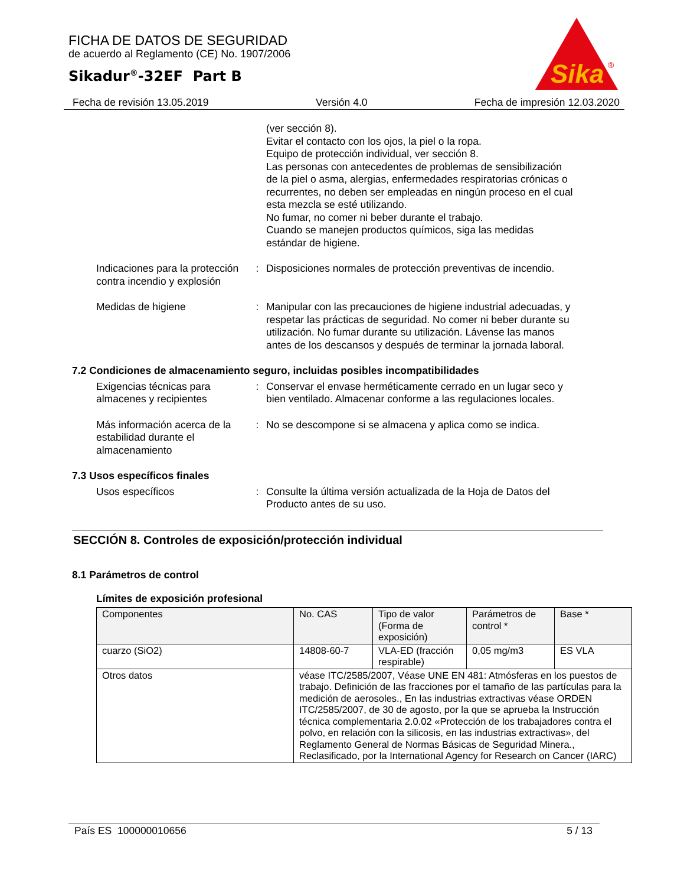FICHA DE DATOS DE SEGURIDAD
de acuerdo al Reglamento (CE) No. 1907/2006
Sikadur<sup>®</sup>-32EF Part B
Sika
®
Fecha de revisión 13.05.2019 Versión 4.0 Fecha de impresión 12.03.2020
(ver sección 8).
Evitar el contacto con los ojos, la piel o la ropa.
Equipo de protección individual, ver sección 8.
Las personas con antecedentes de problemas de sensibilización de la piel o asma, alergias, enfermedades respiratorias crónicas o recurrentes, no deben ser empleadas en ningún proceso en el cual esta mezcla se esté utilizando.
No fumar, no comer ni beber durante el trabajo.
Cuando se manejen productos químicos, siga las medidas estándar de higiene.
Indicaciones para la protección contra incendio y explosión
: Disposiciones normales de protección preventivas de incendio.
Medidas de higiene : Manipular con las precauciones de higiene industrial adecuadas, y respetar las prácticas de seguridad. No comer ni beber durante su utilización. No fumar durante su utilización. Lávense las manos antes de los descansos y después de terminar la jornada laboral.
7.2 Condiciones de almacenamiento seguro, incluidas posibles incompatibilidades
Exigencias técnicas para almacenes y recipientes
: Conservar el envase herméticamente cerrado en un lugar seco y bien ventilado. Almacenar conforme a las regulaciones locales.
Más información acerca de la estabilidad durante el almacenamiento
: No se descompone si se almacena y aplica como se indica.
7.3 Usos específicos finales
Usos específicos : Consulte la última versión actualizada de la Hoja de Datos del Producto antes de su uso.
SECCIÓN 8. Controles de exposición/protección individual
8.1 Parámetros de control
Límites de exposición profesional
| Componentes | No. CAS | Tipo de valor (Forma de exposición) | Parámetros de control * | Base * |
| --- | --- | --- | --- | --- |
| cuarzo (SiO2) | 14808-60-7 | VLA-ED (fracción respirable) | 0,05 mg/m3 | ES VLA |
| Otros datos | véase ITC/2585/2007, Véase UNE EN 481: Atmósferas en los puestos de trabajo. Definición de las fracciones por el tamaño de las partículas para la medición de aerosoles., En las industrias extractivas véase ORDEN ITC/2585/2007, de 30 de agosto, por la que se aprueba la Instrucción técnica complementaria 2.0.02 «Protección de los trabajadores contra el polvo, en relación con la silicosis, en las industrias extractivas», del Reglamento General de Normas Básicas de Seguridad Minera., Reclasificado, por la International Agency for Research on Cancer (IARC) | | | |
País ES 100000010656 5 / 13